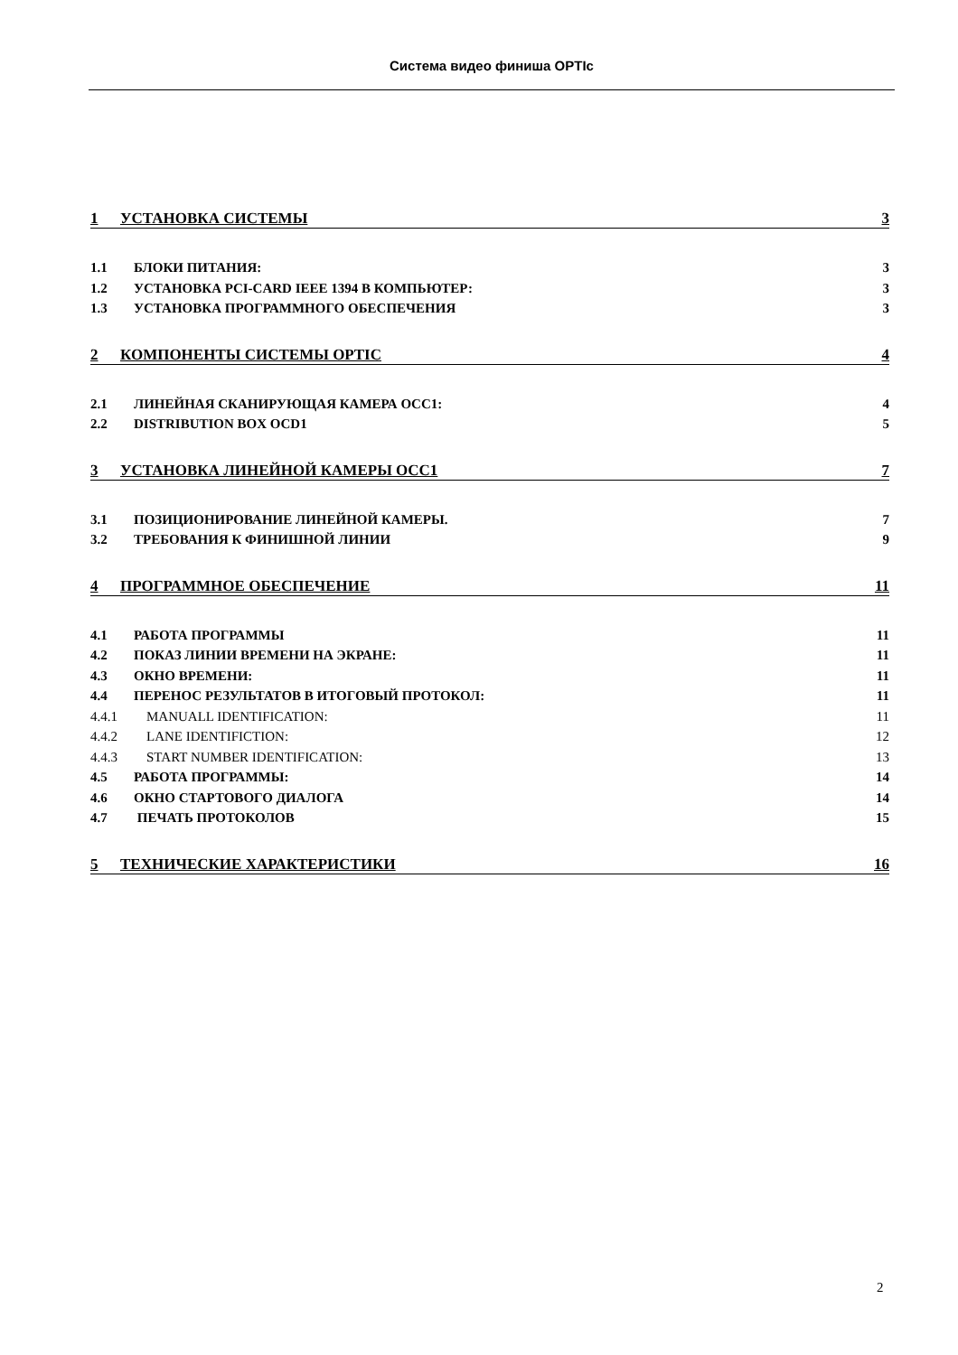Система видео финиша OPTIc
1 УСТАНОВКА СИСТЕМЫ 3
1.1 БЛОКИ ПИТАНИЯ: 3
1.2 УСТАНОВКА PCI-CARD IEEE 1394 В КОМПЬЮТЕР: 3
1.3 УСТАНОВКА ПРОГРАММНОГО ОБЕСПЕЧЕНИЯ 3
2 КОМПОНЕНТЫ СИСТЕМЫ OPTIC 4
2.1 ЛИНЕЙНАЯ СКАНИРУЮЩАЯ КАМЕРА OCC1: 4
2.2 DISTRIBUTION BOX OCD1 5
3 УСТАНОВКА ЛИНЕЙНОЙ КАМЕРЫ OCC1 7
3.1 ПОЗИЦИОНИРОВАНИЕ ЛИНЕЙНОЙ КАМЕРЫ. 7
3.2 ТРЕБОВАНИЯ К ФИНИШНОЙ ЛИНИИ 9
4 ПРОГРАММНОЕ ОБЕСПЕЧЕНИЕ 11
4.1 РАБОТА ПРОГРАММЫ 11
4.2 ПОКАЗ ЛИНИИ ВРЕМЕНИ НА ЭКРАНЕ: 11
4.3 ОКНО ВРЕМЕНИ: 11
4.4 ПЕРЕНОС РЕЗУЛЬТАТОВ В ИТОГОВЫЙ ПРОТОКОЛ: 11
4.4.1 MANUALL IDENTIFICATION: 11
4.4.2 LANE IDENTIFICTION: 12
4.4.3 START NUMBER IDENTIFICATION: 13
4.5 РАБОТА ПРОГРАММЫ: 14
4.6 ОКНО СТАРТОВОГО ДИАЛОГА 14
4.7 ПЕЧАТЬ ПРОТОКОЛОВ 15
5 ТЕХНИЧЕСКИЕ ХАРАКТЕРИСТИКИ 16
2